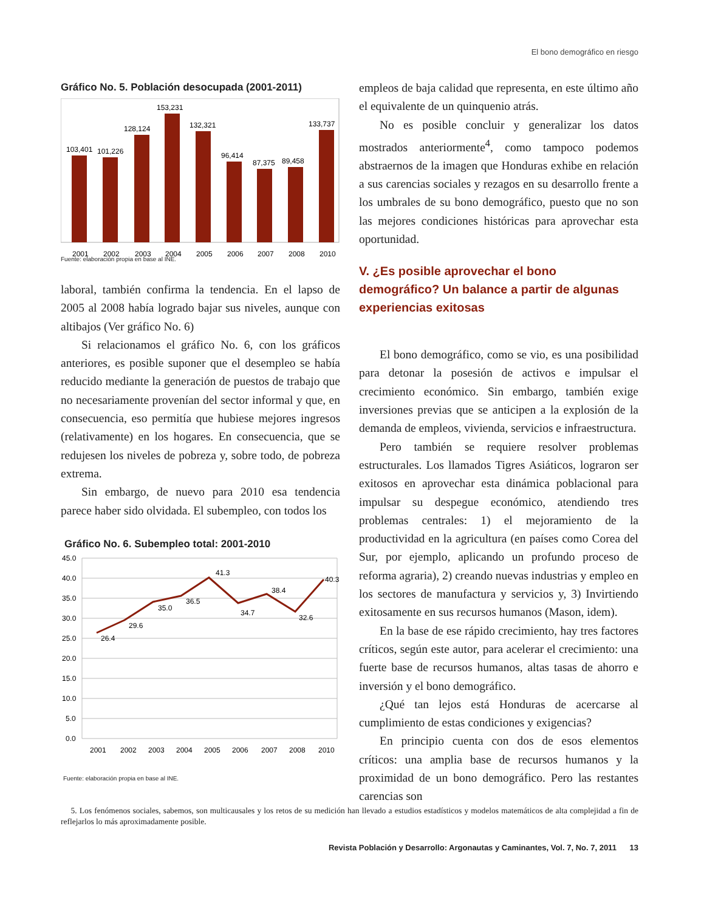El bono demográfico en riesgo
Gráfico No. 5. Población desocupada (2001-2011)
103,401
101,226
128,124
153,231
132,321
96,414
87,375
89,458
133,737
2001
2002
2003
2004
2005
2006
2007
2008
2010
Fuente: elaboración propia en base al INE.
laboral, también confirma la tendencia. En el lapso de 2005 al 2008 había logrado bajar sus niveles, aunque con altibajos (Ver gráfico No. 6)
Si relacionamos el gráfico No. 6, con los gráficos anteriores, es posible suponer que el desempleo se había reducido mediante la generación de puestos de trabajo que no necesariamente provenían del sector informal y que, en consecuencia, eso permitía que hubiese mejores ingresos (relativamente) en los hogares. En consecuencia, que se redujesen los niveles de pobreza y, sobre todo, de pobreza extrema.
Sin embargo, de nuevo para 2010 esa tendencia parece haber sido olvidada. El subempleo, con todos los
Gráfico No. 6. Subempleo total: 2001-2010
45.0
40.0
35.0
30.0
25.0
20.0
15.0
10.0
5.0
0.0
26.4
29.6
35.0
36.5
41.3
34.7
38.4
32.6
40.3
2001
2002
2003
2004
2005
2006
2007
2008
2010
Fuente: elaboración propia en base al INE.
empleos de baja calidad que representa, en este último año el equivalente de un quinquenio atrás.
No es posible concluir y generalizar los datos mostrados anteriormente<sup>4</sup>, como tampoco podemos abstraernos de la imagen que Honduras exhibe en relación a sus carencias sociales y rezagos en su desarrollo frente a los umbrales de su bono demográfico, puesto que no son las mejores condiciones históricas para aprovechar esta oportunidad.
V. ¿Es posible aprovechar el bono demográfico? Un balance a partir de algunas experiencias exitosas
El bono demográfico, como se vio, es una posibilidad para detonar la posesión de activos e impulsar el crecimiento económico. Sin embargo, también exige inversiones previas que se anticipen a la explosión de la demanda de empleos, vivienda, servicios e infraestructura.
Pero también se requiere resolver problemas estructurales. Los llamados Tigres Asiáticos, lograron ser exitosos en aprovechar esta dinámica poblacional para impulsar su despegue económico, atendiendo tres problemas centrales: 1) el mejoramiento de la productividad en la agricultura (en países como Corea del Sur, por ejemplo, aplicando un profundo proceso de reforma agraria), 2) creando nuevas industrias y empleo en los sectores de manufactura y servicios y, 3) Invirtiendo exitosamente en sus recursos humanos (Mason, idem).
En la base de ese rápido crecimiento, hay tres factores críticos, según este autor, para acelerar el crecimiento: una fuerte base de recursos humanos, altas tasas de ahorro e inversión y el bono demográfico.
¿Qué tan lejos está Honduras de acercarse al cumplimiento de estas condiciones y exigencias?
En principio cuenta con dos de esos elementos críticos: una amplia base de recursos humanos y la proximidad de un bono demográfico. Pero las restantes carencias son
5. Los fenómenos sociales, sabemos, son multicausales y los retos de su medición han llevado a estudios estadísticos y modelos matemáticos de alta complejidad a fin de reflejarlos lo más aproximadamente posible.
Revista Población y Desarrollo: Argonautas y Caminantes, Vol. 7, No. 7, 2011 13